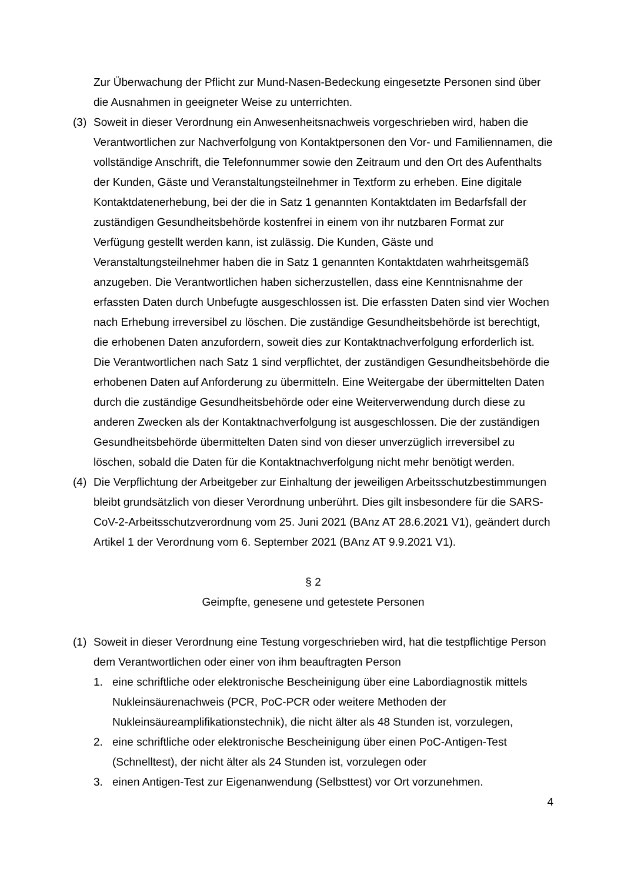Zur Überwachung der Pflicht zur Mund-Nasen-Bedeckung eingesetzte Personen sind über die Ausnahmen in geeigneter Weise zu unterrichten.
(3) Soweit in dieser Verordnung ein Anwesenheitsnachweis vorgeschrieben wird, haben die Verantwortlichen zur Nachverfolgung von Kontaktpersonen den Vor- und Familiennamen, die vollständige Anschrift, die Telefonnummer sowie den Zeitraum und den Ort des Aufenthalts der Kunden, Gäste und Veranstaltungsteilnehmer in Textform zu erheben. Eine digitale Kontaktdatenerhebung, bei der die in Satz 1 genannten Kontaktdaten im Bedarfsfall der zuständigen Gesundheitsbehörde kostenfrei in einem von ihr nutzbaren Format zur Verfügung gestellt werden kann, ist zulässig. Die Kunden, Gäste und Veranstaltungsteilnehmer haben die in Satz 1 genannten Kontaktdaten wahrheitsgemäß anzugeben. Die Verantwortlichen haben sicherzustellen, dass eine Kenntnisnahme der erfassten Daten durch Unbefugte ausgeschlossen ist. Die erfassten Daten sind vier Wochen nach Erhebung irreversibel zu löschen. Die zuständige Gesundheitsbehörde ist berechtigt, die erhobenen Daten anzufordern, soweit dies zur Kontaktnachverfolgung erforderlich ist. Die Verantwortlichen nach Satz 1 sind verpflichtet, der zuständigen Gesundheitsbehörde die erhobenen Daten auf Anforderung zu übermitteln. Eine Weitergabe der übermittelten Daten durch die zuständige Gesundheitsbehörde oder eine Weiterverwendung durch diese zu anderen Zwecken als der Kontaktnachverfolgung ist ausgeschlossen. Die der zuständigen Gesundheitsbehörde übermittelten Daten sind von dieser unverzüglich irreversibel zu löschen, sobald die Daten für die Kontaktnachverfolgung nicht mehr benötigt werden.
(4) Die Verpflichtung der Arbeitgeber zur Einhaltung der jeweiligen Arbeitsschutzbestimmungen bleibt grundsätzlich von dieser Verordnung unberührt. Dies gilt insbesondere für die SARS-CoV-2-Arbeitsschutzverordnung vom 25. Juni 2021 (BAnz AT 28.6.2021 V1), geändert durch Artikel 1 der Verordnung vom 6. September 2021 (BAnz AT 9.9.2021 V1).
§ 2
Geimpfte, genesene und getestete Personen
(1) Soweit in dieser Verordnung eine Testung vorgeschrieben wird, hat die testpflichtige Person dem Verantwortlichen oder einer von ihm beauftragten Person
1. eine schriftliche oder elektronische Bescheinigung über eine Labordiagnostik mittels Nukleinsäurenachweis (PCR, PoC-PCR oder weitere Methoden der Nukleinsäureamplifikationstechnik), die nicht älter als 48 Stunden ist, vorzulegen,
2. eine schriftliche oder elektronische Bescheinigung über einen PoC-Antigen-Test (Schnelltest), der nicht älter als 24 Stunden ist, vorzulegen oder
3. einen Antigen-Test zur Eigenanwendung (Selbsttest) vor Ort vorzunehmen.
4